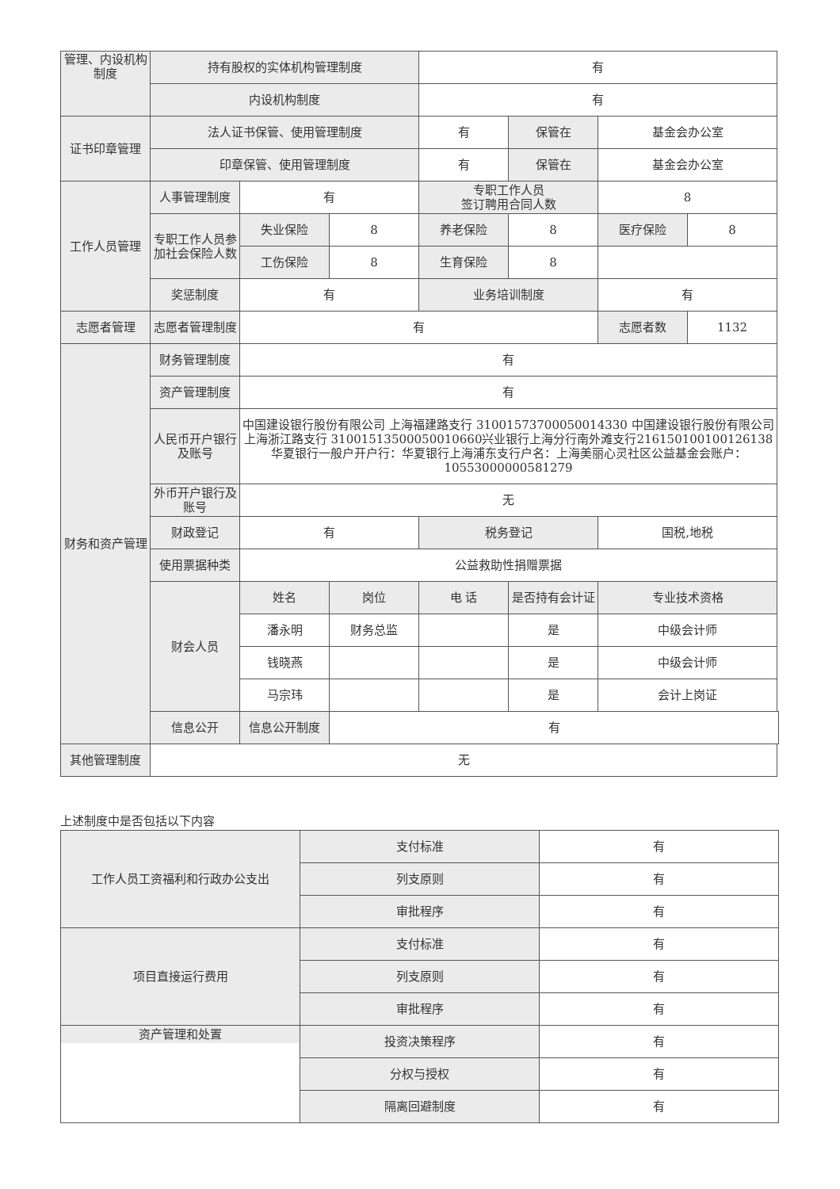| 管理、内设机构制度 | 持有股权的实体机构管理制度 | | | 有 | | | |
| | 内设机构制度 | | | 有 | | | |
| 证书印章管理 | 法人证书保管、使用管理制度 | | | 有 | 保管在 | 基金会办公室 | |
| | 印章保管、使用管理制度 | | | 有 | 保管在 | 基金会办公室 | |
| 工作人员管理 | 人事管理制度 | 有 | | 专职工作人员 签订聘用合同人数 | | 8 | |
| | 专职工作人员参加社会保险人数 | 失业保险 | 8 | 养老保险 | 8 | 医疗保险 | 8 |
| | | 工伤保险 | 8 | 生育保险 | 8 | | |
| | 奖惩制度 | 有 | | 业务培训制度 | | 有 | |
| 志愿者管理 | 志愿者管理制度 | 有 | | | | 志愿者数 | 1132 |
| 财务和资产管理 | 财务管理制度 | 有 | | | | | |
| | 资产管理制度 | 有 | | | | | |
| | 人民币开户银行及账号 | 中国建设银行股份有限公司 上海福建路支行 31001573700050014330 中国建设银行股份有限公司 上海浙江路支行 31001513500050010660兴业银行上海分行南外滩支行216150100100126138华夏银行一般户开户行：华夏银行上海浦东支行户名：上海美丽心灵社区公益基金会账户：10553000000581279 | | | | | |
| | 外币开户银行及账号 | 无 | | | | | |
| | 财政登记 | 有 | | 税务登记 | | 国税,地税 | |
| | 使用票据种类 | 公益救助性捐赠票据 | | | | | |
| | 财会人员 | 姓名 | 岗位 | 电 话 | 是否持有会计证 | 专业技术资格 | |
| | | 潘永明 | 财务总监 | | 是 | 中级会计师 | |
| | | 钱晓燕 | | | 是 | 中级会计师 | |
| | | 马宗玮 | | | 是 | 会计上岗证 | |
| | 信息公开 | 信息公开制度 | 有 | | | | |
| 其他管理制度 | 无 | | | | | | |
上述制度中是否包括以下内容
| 工作人员工资福利和行政办公支出 | 支付标准 | 有 |
| | 列支原则 | 有 |
| | 审批程序 | 有 |
| 项目直接运行费用 | 支付标准 | 有 |
| | 列支原则 | 有 |
| | 审批程序 | 有 |
| 资产管理和处置 | 投资决策程序 | 有 |
| | 分权与授权 | 有 |
| | 隔离回避制度 | 有 |